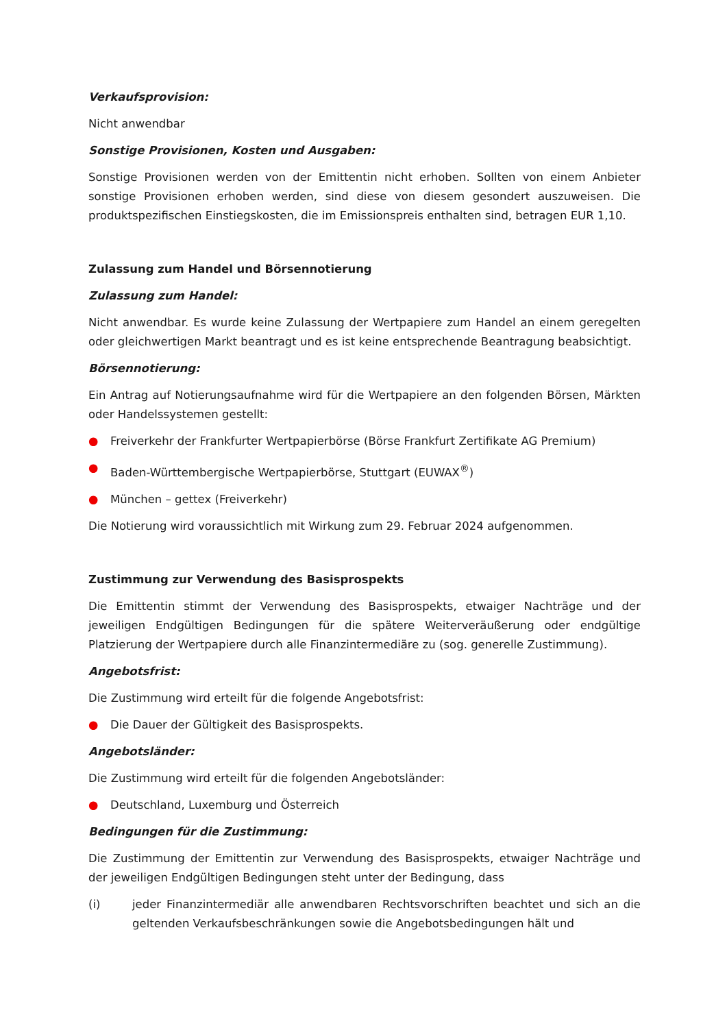Verkaufsprovision:
Nicht anwendbar
Sonstige Provisionen, Kosten und Ausgaben:
Sonstige Provisionen werden von der Emittentin nicht erhoben. Sollten von einem Anbieter sonstige Provisionen erhoben werden, sind diese von diesem gesondert auszuweisen. Die produktspezifischen Einstiegskosten, die im Emissionspreis enthalten sind, betragen EUR 1,10.
Zulassung zum Handel und Börsennotierung
Zulassung zum Handel:
Nicht anwendbar. Es wurde keine Zulassung der Wertpapiere zum Handel an einem geregelten oder gleichwertigen Markt beantragt und es ist keine entsprechende Beantragung beabsichtigt.
Börsennotierung:
Ein Antrag auf Notierungsaufnahme wird für die Wertpapiere an den folgenden Börsen, Märkten oder Handelssystemen gestellt:
● Freiverkehr der Frankfurter Wertpapierbörse (Börse Frankfurt Zertifikate AG Premium)
● Baden-Württembergische Wertpapierbörse, Stuttgart (EUWAX<sup>®</sup>)
● München – gettex (Freiverkehr)
Die Notierung wird voraussichtlich mit Wirkung zum 29. Februar 2024 aufgenommen.
Zustimmung zur Verwendung des Basisprospekts
Die Emittentin stimmt der Verwendung des Basisprospekts, etwaiger Nachträge und der jeweiligen Endgültigen Bedingungen für die spätere Weiterveräußerung oder endgültige Platzierung der Wertpapiere durch alle Finanzintermediäre zu (sog. generelle Zustimmung).
Angebotsfrist:
Die Zustimmung wird erteilt für die folgende Angebotsfrist:
● Die Dauer der Gültigkeit des Basisprospekts.
Angebotsländer:
Die Zustimmung wird erteilt für die folgenden Angebotsländer:
● Deutschland, Luxemburg und Österreich
Bedingungen für die Zustimmung:
Die Zustimmung der Emittentin zur Verwendung des Basisprospekts, etwaiger Nachträge und der jeweiligen Endgültigen Bedingungen steht unter der Bedingung, dass
(i) jeder Finanzintermediär alle anwendbaren Rechtsvorschriften beachtet und sich an die geltenden Verkaufsbeschränkungen sowie die Angebotsbedingungen hält und